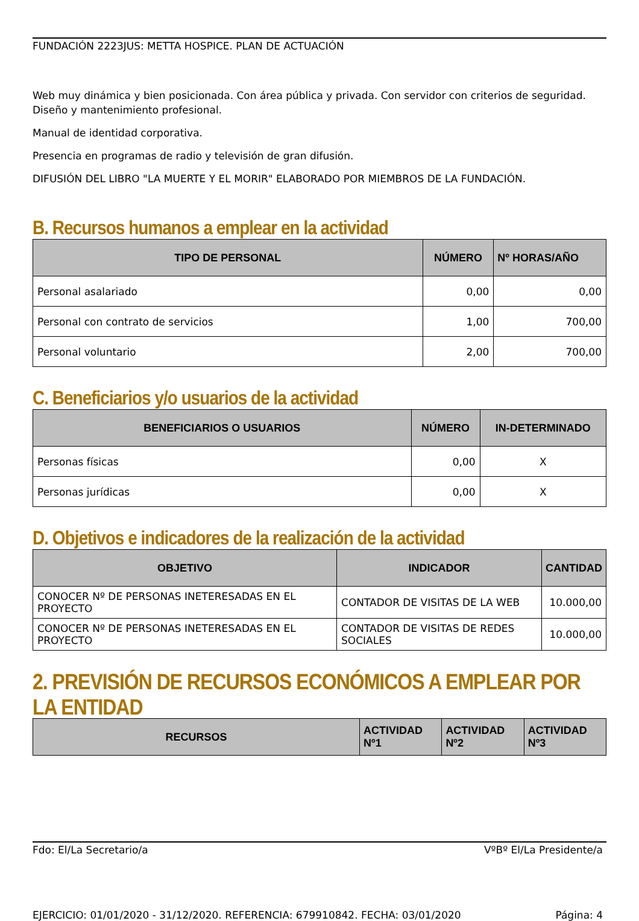FUNDACIÓN 2223JUS: METTA HOSPICE. PLAN DE ACTUACIÓN
Web muy dinámica y bien posicionada. Con área pública y privada. Con servidor con criterios de seguridad. Diseño y mantenimiento profesional.
Manual de identidad corporativa.
Presencia en programas de radio y televisión de gran difusión.
DIFUSIÓN DEL LIBRO "LA MUERTE Y EL MORIR" ELABORADO POR MIEMBROS DE LA FUNDACIÓN.
B. Recursos humanos a emplear en la actividad
| TIPO DE PERSONAL | NÚMERO | Nº HORAS/AÑO |
| --- | --- | --- |
| Personal asalariado | 0,00 | 0,00 |
| Personal con contrato de servicios | 1,00 | 700,00 |
| Personal voluntario | 2,00 | 700,00 |
C. Beneficiarios y/o usuarios de la actividad
| BENEFICIARIOS O USUARIOS | NÚMERO | IN-DETERMINADO |
| --- | --- | --- |
| Personas físicas | 0,00 | X |
| Personas jurídicas | 0,00 | X |
D. Objetivos e indicadores de la realización de la actividad
| OBJETIVO | INDICADOR | CANTIDAD |
| --- | --- | --- |
| CONOCER Nº DE PERSONAS INETERESADAS EN EL PROYECTO | CONTADOR DE VISITAS DE LA WEB | 10.000,00 |
| CONOCER Nº DE PERSONAS INETERESADAS EN EL PROYECTO | CONTADOR DE VISITAS DE REDES SOCIALES | 10.000,00 |
2. PREVISIÓN DE RECURSOS ECONÓMICOS A EMPLEAR POR LA ENTIDAD
| RECURSOS | ACTIVIDAD Nº1 | ACTIVIDAD Nº2 | ACTIVIDAD Nº3 |
| --- | --- | --- | --- |
Fdo: El/La Secretario/a VºBº El/La Presidente/a
EJERCICIO: 01/01/2020 - 31/12/2020. REFERENCIA: 679910842. FECHA: 03/01/2020 Página: 4